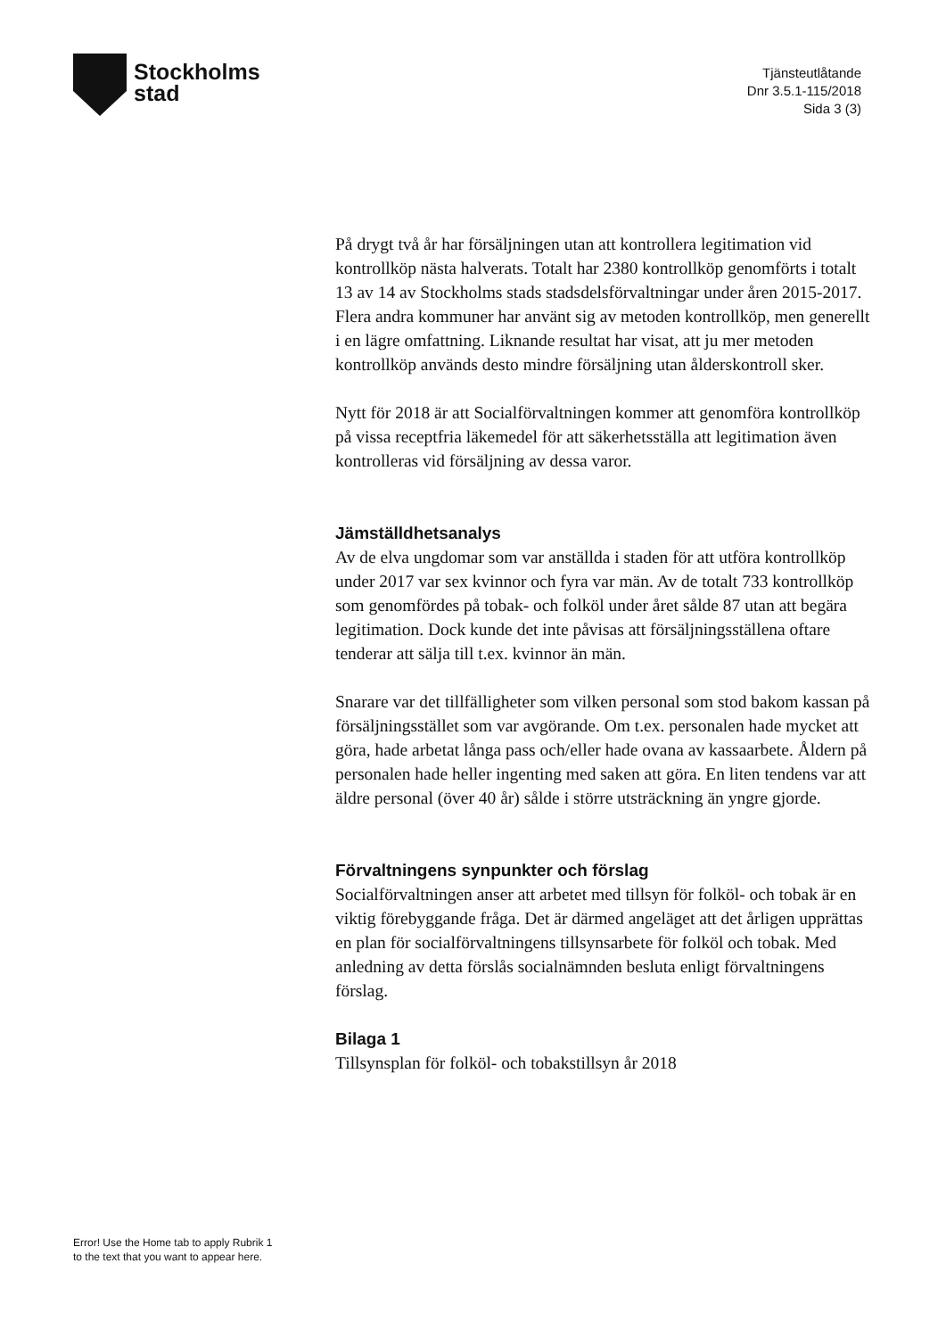Stockholms
stad
Tjänsteutlåtande
Dnr 3.5.1-115/2018
Sida 3 (3)
På drygt två år har försäljningen utan att kontrollera legitimation vid kontrollköp nästa halverats. Totalt har 2380 kontrollköp genomförts i totalt 13 av 14 av Stockholms stads stadsdelsförvaltningar under åren 2015-2017. Flera andra kommuner har använt sig av metoden kontrollköp, men generellt i en lägre omfattning. Liknande resultat har visat, att ju mer metoden kontrollköp används desto mindre försäljning utan ålderskontroll sker.
Nytt för 2018 är att Socialförvaltningen kommer att genomföra kontrollköp på vissa receptfria läkemedel för att säkerhetsställa att legitimation även kontrolleras vid försäljning av dessa varor.
Jämställdhetsanalys
Av de elva ungdomar som var anställda i staden för att utföra kontrollköp under 2017 var sex kvinnor och fyra var män. Av de totalt 733 kontrollköp som genomfördes på tobak- och folköl under året sålde 87 utan att begära legitimation. Dock kunde det inte påvisas att försäljningsställena oftare tenderar att sälja till t.ex. kvinnor än män.
Snarare var det tillfälligheter som vilken personal som stod bakom kassan på försäljningsstället som var avgörande. Om t.ex. personalen hade mycket att göra, hade arbetat långa pass och/eller hade ovana av kassaarbete. Åldern på personalen hade heller ingenting med saken att göra. En liten tendens var att äldre personal (över 40 år) sålde i större utsträckning än yngre gjorde.
Förvaltningens synpunkter och förslag
Socialförvaltningen anser att arbetet med tillsyn för folköl- och tobak är en viktig förebyggande fråga. Det är därmed angeläget att det årligen upprättas en plan för socialförvaltningens tillsynsarbete för folköl och tobak. Med anledning av detta förslås socialnämnden besluta enligt förvaltningens förslag.
Bilaga 1
Tillsynsplan för folköl- och tobakstillsyn år 2018
Error! Use the Home tab to apply Rubrik 1
to the text that you want to appear here.